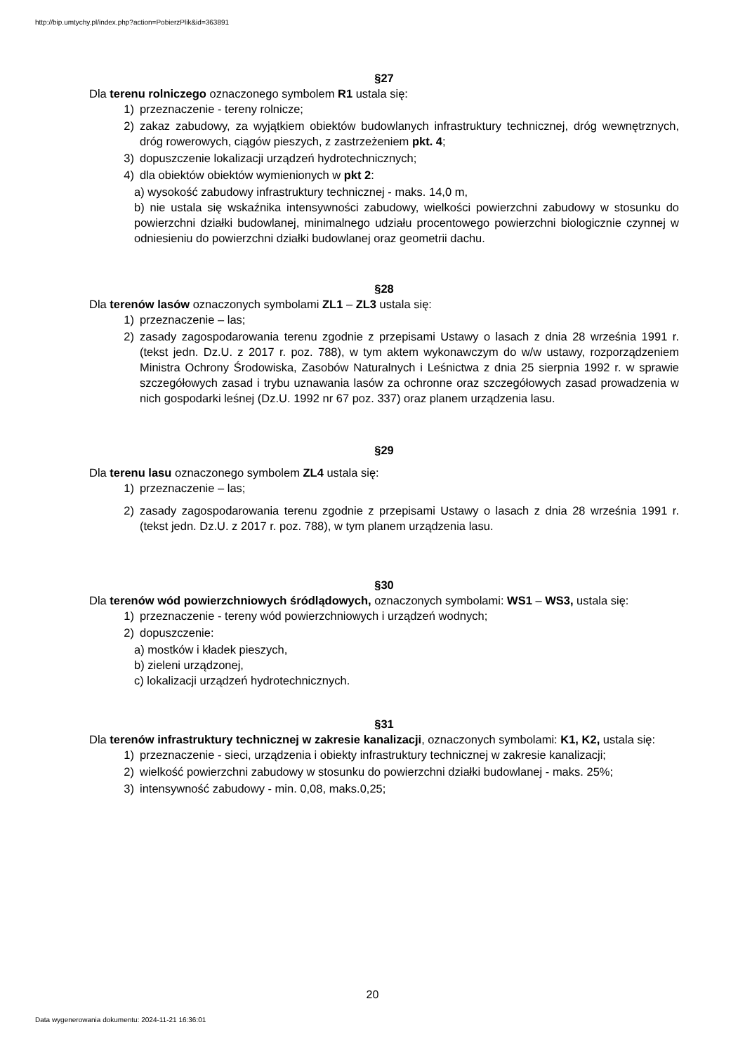http://bip.umtychy.pl/index.php?action=PobierzPlik&id=363891
§27
Dla terenu rolniczego oznaczonego symbolem R1 ustala się:
1) przeznaczenie - tereny rolnicze;
2) zakaz zabudowy, za wyjątkiem obiektów budowlanych infrastruktury technicznej, dróg wewnętrznych, dróg rowerowych, ciągów pieszych, z zastrzeżeniem pkt. 4;
3) dopuszczenie lokalizacji urządzeń hydrotechnicznych;
4) dla obiektów obiektów wymienionych w pkt 2:
a) wysokość zabudowy infrastruktury technicznej - maks. 14,0 m,
b) nie ustala się wskaźnika intensywności zabudowy, wielkości powierzchni zabudowy w stosunku do powierzchni działki budowlanej, minimalnego udziału procentowego powierzchni biologicznie czynnej w odniesieniu do powierzchni działki budowlanej oraz geometrii dachu.
§28
Dla terenów lasów oznaczonych symbolami ZL1 – ZL3 ustala się:
1) przeznaczenie – las;
2) zasady zagospodarowania terenu zgodnie z przepisami Ustawy o lasach z dnia 28 września 1991 r. (tekst jedn. Dz.U. z 2017 r. poz. 788), w tym aktem wykonawczym do w/w ustawy, rozporządzeniem Ministra Ochrony Środowiska, Zasobów Naturalnych i Leśnictwa z dnia 25 sierpnia 1992 r. w sprawie szczegółowych zasad i trybu uznawania lasów za ochronne oraz szczegółowych zasad prowadzenia w nich gospodarki leśnej (Dz.U. 1992 nr 67 poz. 337) oraz planem urządzenia lasu.
§29
Dla terenu lasu oznaczonego symbolem ZL4 ustala się:
1) przeznaczenie – las;
2) zasady zagospodarowania terenu zgodnie z przepisami Ustawy o lasach z dnia 28 września 1991 r. (tekst jedn. Dz.U. z 2017 r. poz. 788), w tym planem urządzenia lasu.
§30
Dla terenów wód powierzchniowych śródlądowych, oznaczonych symbolami: WS1 – WS3, ustala się:
1) przeznaczenie - tereny wód powierzchniowych i urządzeń wodnych;
2) dopuszczenie:
a) mostków i kładek pieszych,
b) zieleni urządzonej,
c) lokalizacji urządzeń hydrotechnicznych.
§31
Dla terenów infrastruktury technicznej w zakresie kanalizacji, oznaczonych symbolami: K1, K2, ustala się:
1) przeznaczenie - sieci, urządzenia i obiekty infrastruktury technicznej w zakresie kanalizacji;
2) wielkość powierzchni zabudowy w stosunku do powierzchni działki budowlanej - maks. 25%;
3) intensywność zabudowy - min. 0,08, maks.0,25;
20
Data wygenerowania dokumentu: 2024-11-21 16:36:01